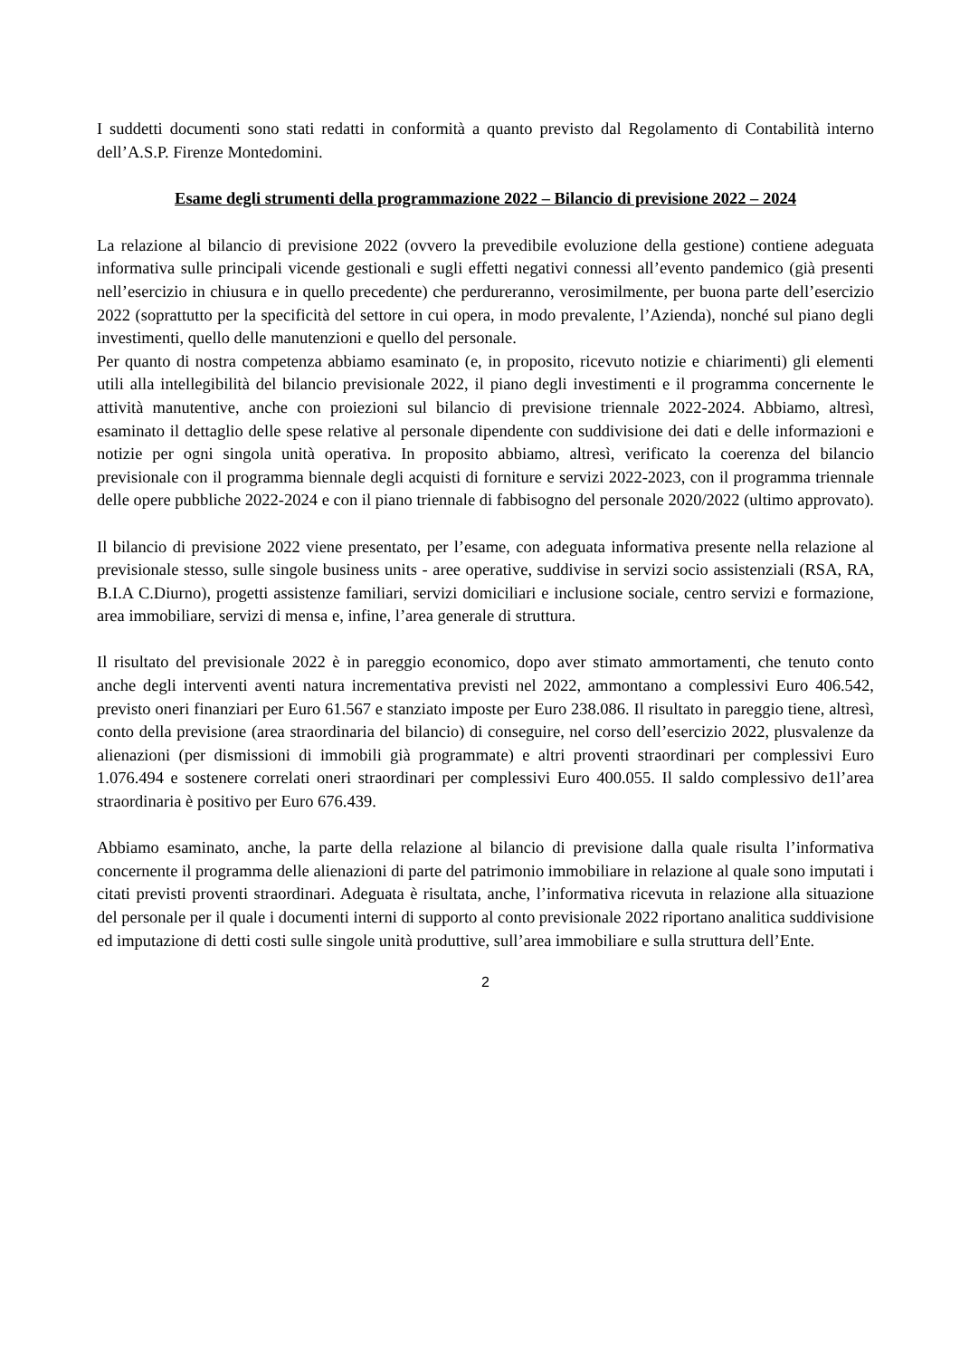I suddetti documenti sono stati redatti in conformità a quanto previsto dal Regolamento di Contabilità interno dell’A.S.P. Firenze Montedomini.
Esame degli strumenti della programmazione 2022 – Bilancio di previsione 2022 – 2024
La relazione al bilancio di previsione 2022 (ovvero la prevedibile evoluzione della gestione) contiene adeguata informativa sulle principali vicende gestionali e sugli effetti negativi connessi all’evento pandemico (già presenti nell’esercizio in chiusura e in quello precedente) che perdureranno, verosimilmente, per buona parte dell’esercizio 2022 (soprattutto per la specificità del settore in cui opera, in modo prevalente, l’Azienda), nonché sul piano degli investimenti, quello delle manutenzioni e quello del personale.
Per quanto di nostra competenza abbiamo esaminato (e, in proposito, ricevuto notizie e chiarimenti) gli elementi utili alla intellegibilità del bilancio previsionale 2022, il piano degli investimenti e il programma concernente le attività manutentive, anche con proiezioni sul bilancio di previsione triennale 2022-2024. Abbiamo, altresì, esaminato il dettaglio delle spese relative al personale dipendente con suddivisione dei dati e delle informazioni e notizie per ogni singola unità operativa. In proposito abbiamo, altresì, verificato la coerenza del bilancio previsionale con il programma biennale degli acquisti di forniture e servizi 2022-2023, con il programma triennale delle opere pubbliche 2022-2024 e con il piano triennale di fabbisogno del personale 2020/2022 (ultimo approvato).
Il bilancio di previsione 2022 viene presentato, per l’esame, con adeguata informativa presente nella relazione al previsionale stesso, sulle singole business units - aree operative, suddivise in servizi socio assistenziali (RSA, RA, B.I.A C.Diurno), progetti assistenze familiari, servizi domiciliari e inclusione sociale, centro servizi e formazione, area immobiliare, servizi di mensa e, infine, l’area generale di struttura.
Il risultato del previsionale 2022 è in pareggio economico, dopo aver stimato ammortamenti, che tenuto conto anche degli interventi aventi natura incrementativa previsti nel 2022, ammontano a complessivi Euro 406.542, previsto oneri finanziari per Euro 61.567 e stanziato imposte per Euro 238.086. Il risultato in pareggio tiene, altresì, conto della previsione (area straordinaria del bilancio) di conseguire, nel corso dell’esercizio 2022, plusvalenze da alienazioni (per dismissioni di immobili già programmate) e altri proventi straordinari per complessivi Euro 1.076.494 e sostenere correlati oneri straordinari per complessivi Euro 400.055. Il saldo complessivo de1l’area straordinaria è positivo per Euro 676.439.
Abbiamo esaminato, anche, la parte della relazione al bilancio di previsione dalla quale risulta l’informativa concernente il programma delle alienazioni di parte del patrimonio immobiliare in relazione al quale sono imputati i citati previsti proventi straordinari. Adeguata è risultata, anche, l’informativa ricevuta in relazione alla situazione del personale per il quale i documenti interni di supporto al conto previsionale 2022 riportano analitica suddivisione ed imputazione di detti costi sulle singole unità produttive, sull’area immobiliare e sulla struttura dell’Ente.
2